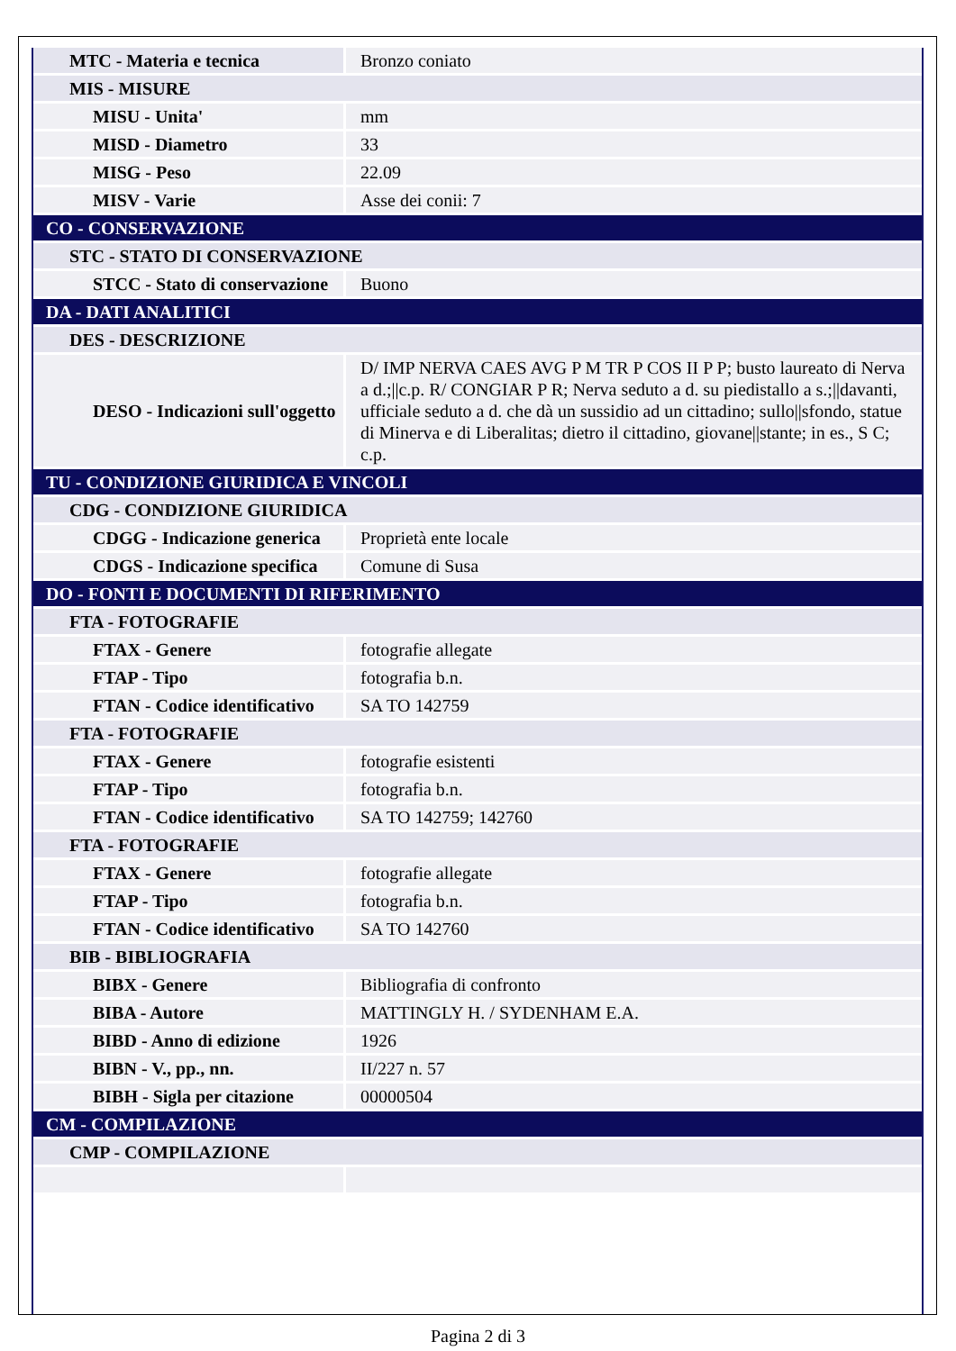| MTC - Materia e tecnica | Bronzo coniato |
| MIS - MISURE | |
| MISU - Unita' | mm |
| MISD - Diametro | 33 |
| MISG - Peso | 22.09 |
| MISV - Varie | Asse dei conii: 7 |
| CO - CONSERVAZIONE | |
| STC - STATO DI CONSERVAZIONE | |
| STCC - Stato di conservazione | Buono |
| DA - DATI ANALITICI | |
| DES - DESCRIZIONE | |
| DESO - Indicazioni sull'oggetto | D/ IMP NERVA CAES AVG P M TR P COS II P P; busto laureato di Nerva a d.;//c.p. R/ CONGIAR P R; Nerva seduto a d. su piedistallo a s.;//davanti, ufficiale seduto a d. che dà un sussidio ad un cittadino; sullo//sfondo, statue di Minerva e di Liberalitas; dietro il cittadino, giovane//stante; in es., S C; c.p. |
| TU - CONDIZIONE GIURIDICA E VINCOLI | |
| CDG - CONDIZIONE GIURIDICA | |
| CDGG - Indicazione generica | Proprietà ente locale |
| CDGS - Indicazione specifica | Comune di Susa |
| DO - FONTI E DOCUMENTI DI RIFERIMENTO | |
| FTA - FOTOGRAFIE | |
| FTAX - Genere | fotografie allegate |
| FTAP - Tipo | fotografia b.n. |
| FTAN - Codice identificativo | SA TO 142759 |
| FTA - FOTOGRAFIE | |
| FTAX - Genere | fotografie esistenti |
| FTAP - Tipo | fotografia b.n. |
| FTAN - Codice identificativo | SA TO 142759; 142760 |
| FTA - FOTOGRAFIE | |
| FTAX - Genere | fotografie allegate |
| FTAP - Tipo | fotografia b.n. |
| FTAN - Codice identificativo | SA TO 142760 |
| BIB - BIBLIOGRAFIA | |
| BIBX - Genere | Bibliografia di confronto |
| BIBA - Autore | MATTINGLY H. / SYDENHAM E.A. |
| BIBD - Anno di edizione | 1926 |
| BIBN - V., pp., nn. | II/227 n. 57 |
| BIBH - Sigla per citazione | 00000504 |
| CM - COMPILAZIONE | |
| CMP - COMPILAZIONE | |
Pagina 2 di 3